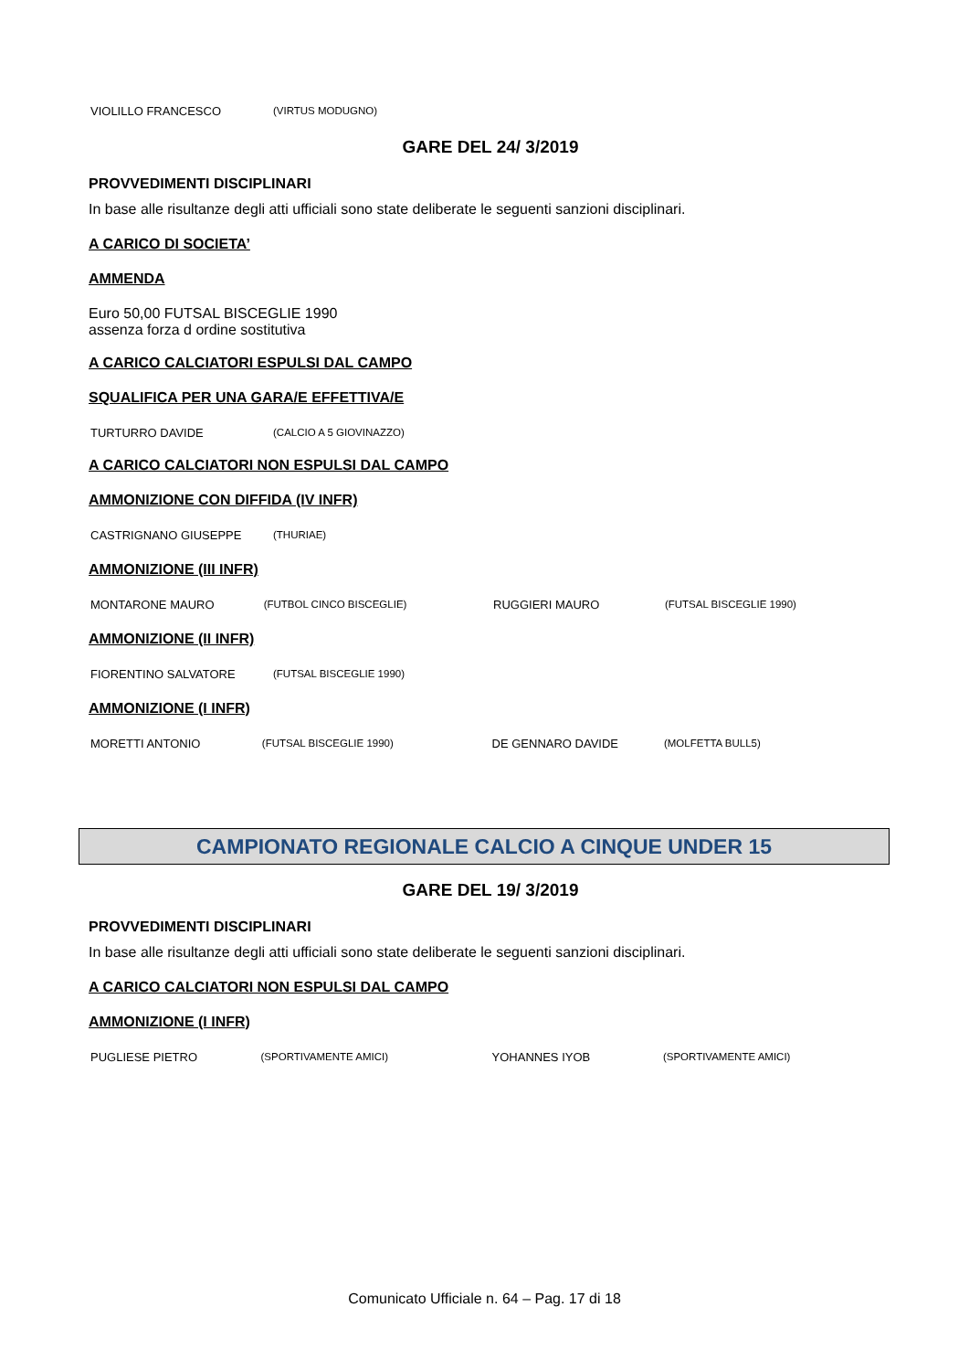| VIOLILLO FRANCESCO | (VIRTUS MODUGNO) |
GARE DEL 24/ 3/2019
PROVVEDIMENTI DISCIPLINARI
In base alle risultanze degli atti ufficiali sono state deliberate le seguenti sanzioni disciplinari.
A CARICO DI SOCIETA’
AMMENDA
Euro 50,00 FUTSAL BISCEGLIE 1990
assenza forza d ordine sostitutiva
A CARICO CALCIATORI ESPULSI DAL CAMPO
SQUALIFICA PER UNA GARA/E EFFETTIVA/E
| TURTURRO DAVIDE | (CALCIO A 5 GIOVINAZZO) |
A CARICO CALCIATORI NON ESPULSI DAL CAMPO
AMMONIZIONE CON DIFFIDA (IV INFR)
| CASTRIGNANO GIUSEPPE | (THURIAE) |
AMMONIZIONE (III INFR)
| MONTARONE MAURO | (FUTBOL CINCO BISCEGLIE) | RUGGIERI MAURO | (FUTSAL BISCEGLIE 1990) |
AMMONIZIONE (II INFR)
| FIORENTINO SALVATORE | (FUTSAL BISCEGLIE 1990) |
AMMONIZIONE (I INFR)
| MORETTI ANTONIO | (FUTSAL BISCEGLIE 1990) | DE GENNARO DAVIDE | (MOLFETTA BULL5) |
CAMPIONATO REGIONALE CALCIO A CINQUE UNDER 15
GARE DEL 19/ 3/2019
PROVVEDIMENTI DISCIPLINARI
In base alle risultanze degli atti ufficiali sono state deliberate le seguenti sanzioni disciplinari.
A CARICO CALCIATORI NON ESPULSI DAL CAMPO
AMMONIZIONE (I INFR)
| PUGLIESE PIETRO | (SPORTIVAMENTE AMICI) | YOHANNES IYOB | (SPORTIVAMENTE AMICI) |
Comunicato Ufficiale n. 64 – Pag. 17 di 18